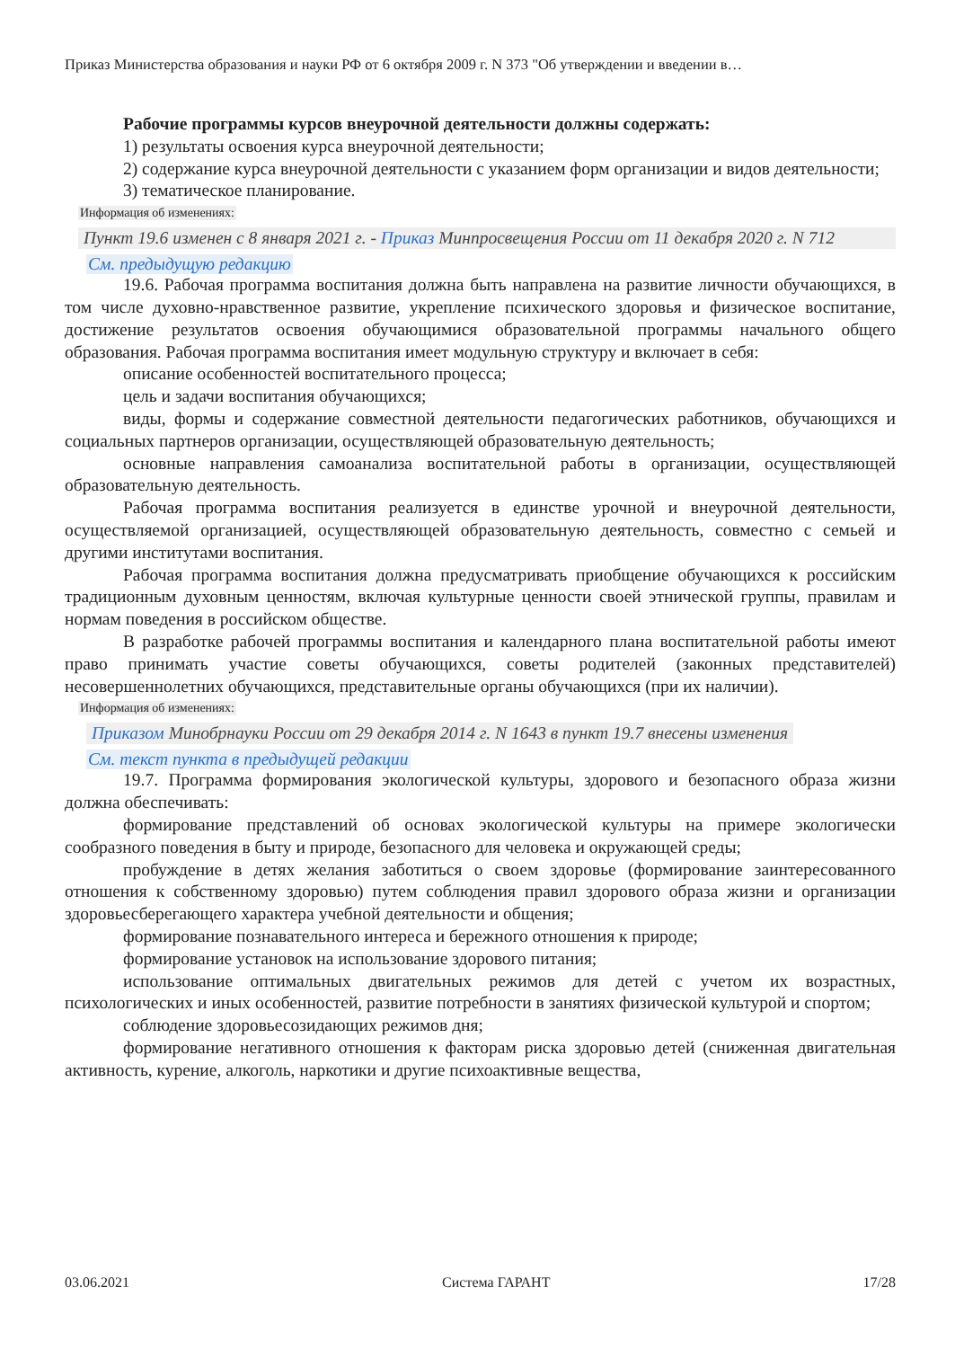Приказ Министерства образования и науки РФ от 6 октября 2009 г. N 373 "Об утверждении и введении в…
Рабочие программы курсов внеурочной деятельности должны содержать:
1) результаты освоения курса внеурочной деятельности;
2) содержание курса внеурочной деятельности с указанием форм организации и видов деятельности;
3) тематическое планирование.
Информация об изменениях:
Пункт 19.6 изменен с 8 января 2021 г. - Приказ Минпросвещения России от 11 декабря 2020 г. N 712
См. предыдущую редакцию
19.6. Рабочая программа воспитания должна быть направлена на развитие личности обучающихся, в том числе духовно-нравственное развитие, укрепление психического здоровья и физическое воспитание, достижение результатов освоения обучающимися образовательной программы начального общего образования. Рабочая программа воспитания имеет модульную структуру и включает в себя:
описание особенностей воспитательного процесса;
цель и задачи воспитания обучающихся;
виды, формы и содержание совместной деятельности педагогических работников, обучающихся и социальных партнеров организации, осуществляющей образовательную деятельность;
основные направления самоанализа воспитательной работы в организации, осуществляющей образовательную деятельность.
Рабочая программа воспитания реализуется в единстве урочной и внеурочной деятельности, осуществляемой организацией, осуществляющей образовательную деятельность, совместно с семьей и другими институтами воспитания.
Рабочая программа воспитания должна предусматривать приобщение обучающихся к российским традиционным духовным ценностям, включая культурные ценности своей этнической группы, правилам и нормам поведения в российском обществе.
В разработке рабочей программы воспитания и календарного плана воспитательной работы имеют право принимать участие советы обучающихся, советы родителей (законных представителей) несовершеннолетних обучающихся, представительные органы обучающихся (при их наличии).
Информация об изменениях:
Приказом Минобрнауки России от 29 декабря 2014 г. N 1643 в пункт 19.7 внесены изменения
См. текст пункта в предыдущей редакции
19.7. Программа формирования экологической культуры, здорового и безопасного образа жизни должна обеспечивать:
формирование представлений об основах экологической культуры на примере экологически сообразного поведения в быту и природе, безопасного для человека и окружающей среды;
пробуждение в детях желания заботиться о своем здоровье (формирование заинтересованного отношения к собственному здоровью) путем соблюдения правил здорового образа жизни и организации здоровьесберегающего характера учебной деятельности и общения;
формирование познавательного интереса и бережного отношения к природе;
формирование установок на использование здорового питания;
использование оптимальных двигательных режимов для детей с учетом их возрастных, психологических и иных особенностей, развитие потребности в занятиях физической культурой и спортом;
соблюдение здоровьесозидающих режимов дня;
формирование негативного отношения к факторам риска здоровью детей (сниженная двигательная активность, курение, алкоголь, наркотики и другие психоактивные вещества,
03.06.2021 Система ГАРАНТ 17/28